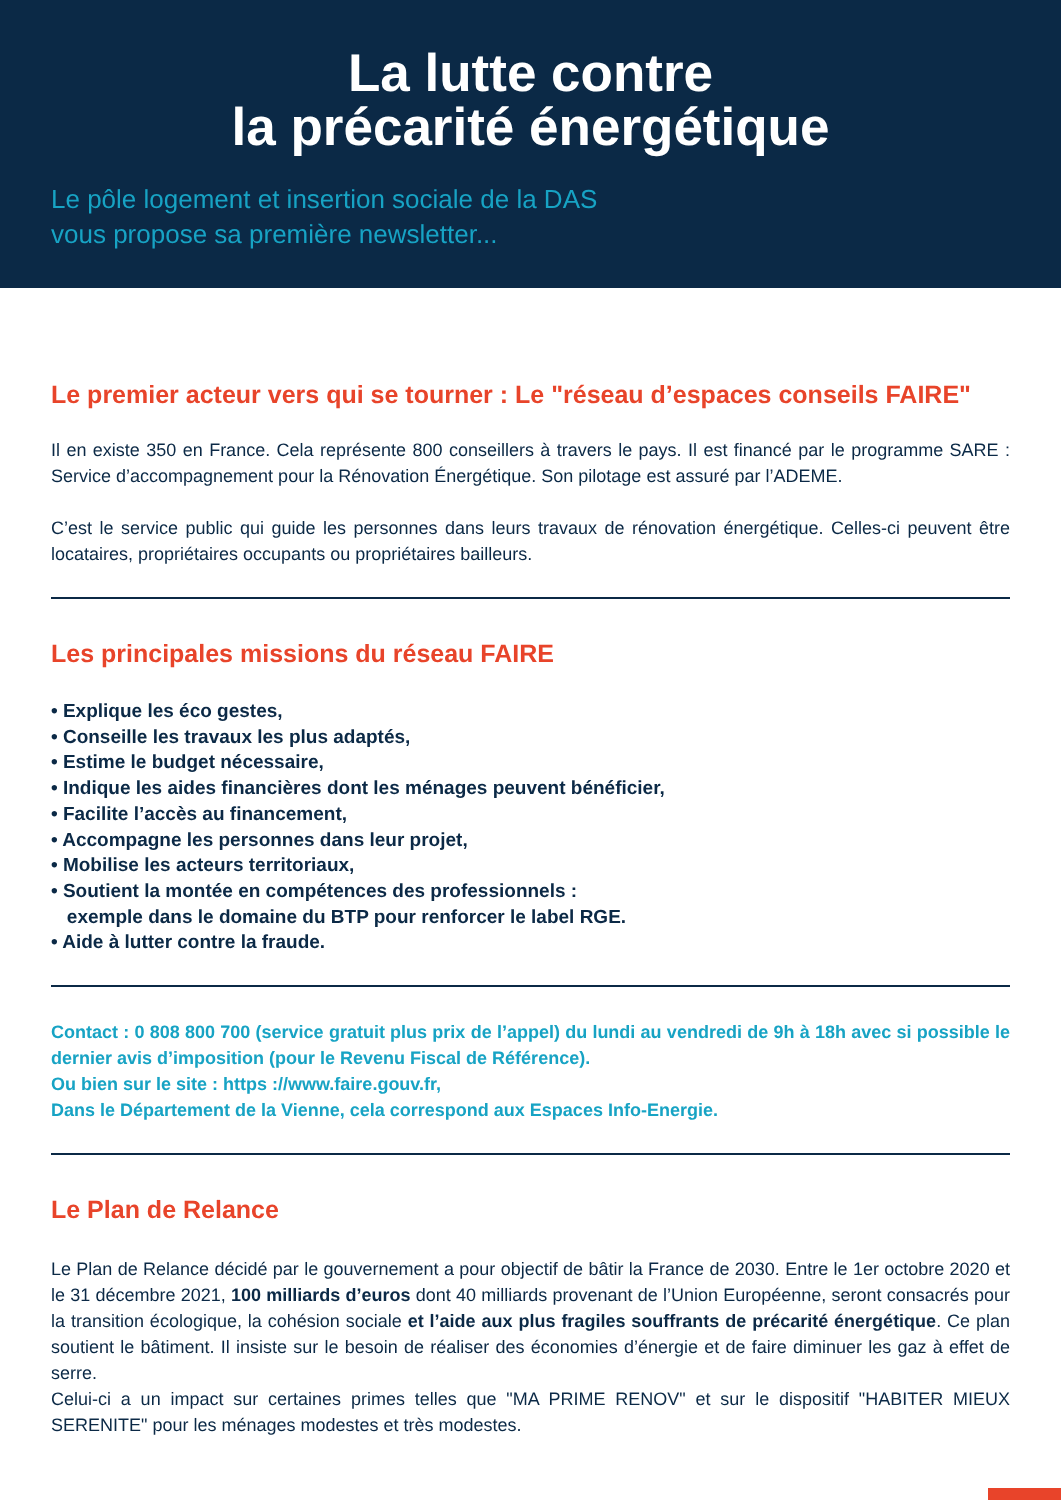La lutte contre
la précarité énergétique
Le pôle logement et insertion sociale de la DAS
vous propose sa première newsletter...
Le premier acteur vers qui se tourner : Le "réseau d’espaces conseils FAIRE"
Il en existe 350 en France. Cela représente 800 conseillers à travers le pays. Il est financé par le programme SARE : Service d’accompagnement pour la Rénovation Énergétique. Son pilotage est assuré par l’ADEME.
C’est le service public qui guide les personnes dans leurs travaux de rénovation énergétique. Celles-ci peuvent être locataires, propriétaires occupants ou propriétaires bailleurs.
Les principales missions du réseau FAIRE
• Explique les éco gestes,
• Conseille les travaux les plus adaptés,
• Estime le budget nécessaire,
• Indique les aides financières dont les ménages peuvent bénéficier,
• Facilite l’accès au financement,
• Accompagne les personnes dans leur projet,
• Mobilise les acteurs territoriaux,
• Soutient la montée en compétences des professionnels :
exemple dans le domaine du BTP pour renforcer le label RGE.
• Aide à lutter contre la fraude.
Contact : 0 808 800 700 (service gratuit plus prix de l’appel) du lundi au vendredi de 9h à 18h avec si possible le dernier avis d’imposition (pour le Revenu Fiscal de Référence).
Ou bien sur le site : https ://www.faire.gouv.fr,
Dans le Département de la Vienne, cela correspond aux Espaces Info-Energie.
Le Plan de Relance
Le Plan de Relance décidé par le gouvernement a pour objectif de bâtir la France de 2030. Entre le 1er octobre 2020 et le 31 décembre 2021, 100 milliards d’euros dont 40 milliards provenant de l’Union Européenne, seront consacrés pour la transition écologique, la cohésion sociale et l’aide aux plus fragiles souffrants de précarité énergétique. Ce plan soutient le bâtiment. Il insiste sur le besoin de réaliser des économies d’énergie et de faire diminuer les gaz à effet de serre.
Celui-ci a un impact sur certaines primes telles que "MA PRIME RENOV" et sur le dispositif "HABITER MIEUX SERENITE" pour les ménages modestes et très modestes.